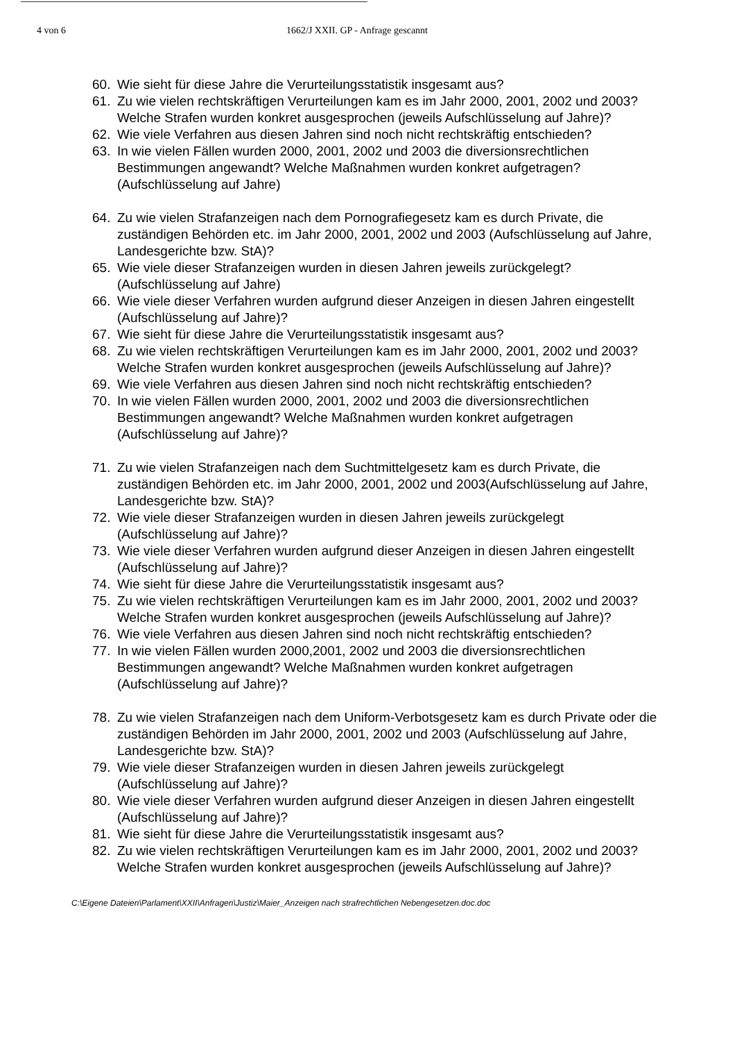4 von 6 1662/J XXII. GP - Anfrage gescannt
60. Wie sieht für diese Jahre die Verurteilungsstatistik insgesamt aus?
61. Zu wie vielen rechtskräftigen Verurteilungen kam es im Jahr 2000, 2001, 2002 und 2003? Welche Strafen wurden konkret ausgesprochen (jeweils Aufschlüsselung auf Jahre)?
62. Wie viele Verfahren aus diesen Jahren sind noch nicht rechtskräftig entschieden?
63. In wie vielen Fällen wurden 2000, 2001, 2002 und 2003 die diversionsrechtlichen Bestimmungen angewandt? Welche Maßnahmen wurden konkret aufgetragen? (Aufschlüsselung auf Jahre)
64. Zu wie vielen Strafanzeigen nach dem Pornografiegesetz kam es durch Private, die zuständigen Behörden etc. im Jahr 2000, 2001, 2002 und 2003 (Aufschlüsselung auf Jahre, Landesgerichte bzw. StA)?
65. Wie viele dieser Strafanzeigen wurden in diesen Jahren jeweils zurückgelegt? (Aufschlüsselung auf Jahre)
66. Wie viele dieser Verfahren wurden aufgrund dieser Anzeigen in diesen Jahren eingestellt (Aufschlüsselung auf Jahre)?
67. Wie sieht für diese Jahre die Verurteilungsstatistik insgesamt aus?
68. Zu wie vielen rechtskräftigen Verurteilungen kam es im Jahr 2000, 2001, 2002 und 2003? Welche Strafen wurden konkret ausgesprochen (jeweils Aufschlüsselung auf Jahre)?
69. Wie viele Verfahren aus diesen Jahren sind noch nicht rechtskräftig entschieden?
70. In wie vielen Fällen wurden 2000, 2001, 2002 und 2003 die diversionsrechtlichen Bestimmungen angewandt? Welche Maßnahmen wurden konkret aufgetragen (Aufschlüsselung auf Jahre)?
71. Zu wie vielen Strafanzeigen nach dem Suchtmittelgesetz kam es durch Private, die zuständigen Behörden etc. im Jahr 2000, 2001, 2002 und 2003(Aufschlüsselung auf Jahre, Landesgerichte bzw. StA)?
72. Wie viele dieser Strafanzeigen wurden in diesen Jahren jeweils zurückgelegt (Aufschlüsselung auf Jahre)?
73. Wie viele dieser Verfahren wurden aufgrund dieser Anzeigen in diesen Jahren eingestellt (Aufschlüsselung auf Jahre)?
74. Wie sieht für diese Jahre die Verurteilungsstatistik insgesamt aus?
75. Zu wie vielen rechtskräftigen Verurteilungen kam es im Jahr 2000, 2001, 2002 und 2003? Welche Strafen wurden konkret ausgesprochen (jeweils Aufschlüsselung auf Jahre)?
76. Wie viele Verfahren aus diesen Jahren sind noch nicht rechtskräftig entschieden?
77. In wie vielen Fällen wurden 2000,2001, 2002 und 2003 die diversionsrechtlichen Bestimmungen angewandt? Welche Maßnahmen wurden konkret aufgetragen (Aufschlüsselung auf Jahre)?
78. Zu wie vielen Strafanzeigen nach dem Uniform-Verbotsgesetz kam es durch Private oder die zuständigen Behörden im Jahr 2000, 2001, 2002 und 2003 (Aufschlüsselung auf Jahre, Landesgerichte bzw. StA)?
79. Wie viele dieser Strafanzeigen wurden in diesen Jahren jeweils zurückgelegt (Aufschlüsselung auf Jahre)?
80. Wie viele dieser Verfahren wurden aufgrund dieser Anzeigen in diesen Jahren eingestellt (Aufschlüsselung auf Jahre)?
81. Wie sieht für diese Jahre die Verurteilungsstatistik insgesamt aus?
82. Zu wie vielen rechtskräftigen Verurteilungen kam es im Jahr 2000, 2001, 2002 und 2003? Welche Strafen wurden konkret ausgesprochen (jeweils Aufschlüsselung auf Jahre)?
C:\Eigene Dateien\Parlament\XXII\Anfragen\Justiz\Maier_Anzeigen nach strafrechtlichen Nebengesetzen.doc.doc